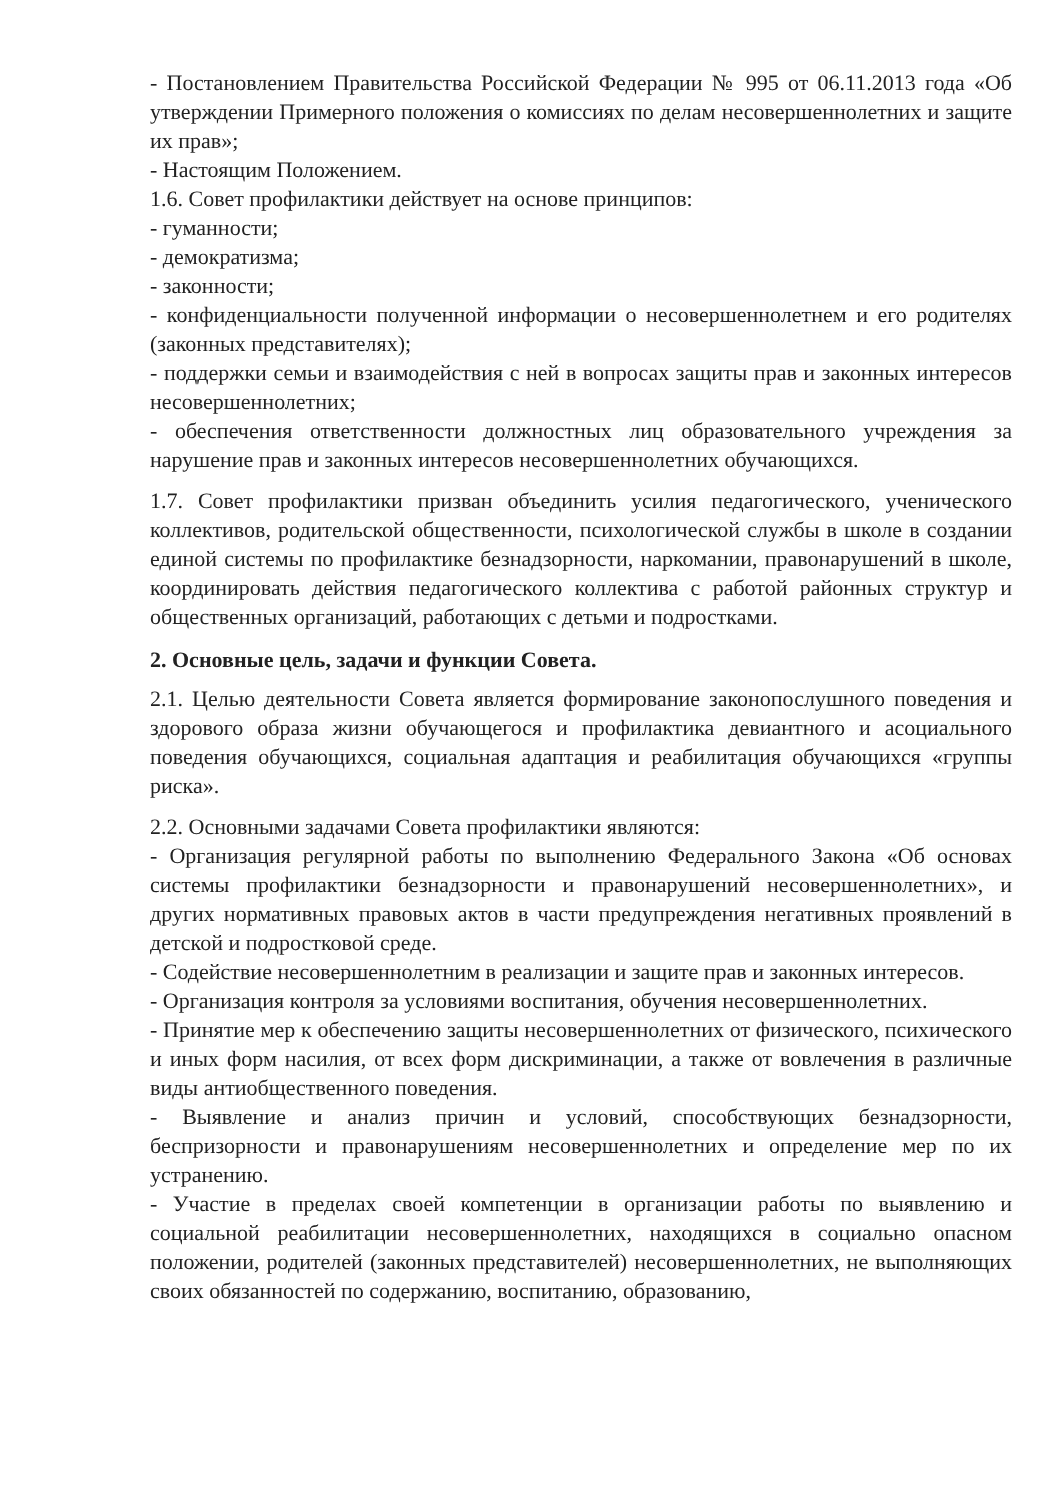- Постановлением Правительства Российской Федерации № 995 от 06.11.2013 года «Об утверждении Примерного положения о комиссиях по делам несовершеннолетних и защите их прав»;
- Настоящим Положением.
1.6. Совет профилактики действует на основе принципов:
- гуманности;
- демократизма;
- законности;
- конфиденциальности полученной информации о несовершеннолетнем и его родителях (законных представителях);
- поддержки семьи и взаимодействия с ней в вопросах защиты прав и законных интересов несовершеннолетних;
- обеспечения ответственности должностных лиц образовательного учреждения за нарушение прав и законных интересов несовершеннолетних обучающихся.
1.7. Совет профилактики призван объединить усилия педагогического, ученического коллективов, родительской общественности, психологической службы в школе в создании единой системы по профилактике безнадзорности, наркомании, правонарушений в школе, координировать действия педагогического коллектива с работой районных структур и общественных организаций, работающих с детьми и подростками.
2. Основные цель, задачи и функции Совета.
2.1. Целью деятельности Совета является формирование законопослушного поведения и здорового образа жизни обучающегося и профилактика девиантного и асоциального поведения обучающихся, социальная адаптация и реабилитация обучающихся «группы риска».
2.2. Основными задачами Совета профилактики являются:
- Организация регулярной работы по выполнению Федерального Закона «Об основах системы профилактики безнадзорности и правонарушений несовершеннолетних», и других нормативных правовых актов в части предупреждения негативных проявлений в детской и подростковой среде.
- Содействие несовершеннолетним в реализации и защите прав и законных интересов.
- Организация контроля за условиями воспитания, обучения несовершеннолетних.
- Принятие мер к обеспечению защиты несовершеннолетних от физического, психического и иных форм насилия, от всех форм дискриминации, а также от вовлечения в различные виды антиобщественного поведения.
- Выявление и анализ причин и условий, способствующих безнадзорности, беспризорности и правонарушениям несовершеннолетних и определение мер по их устранению.
- Участие в пределах своей компетенции в организации работы по выявлению и социальной реабилитации несовершеннолетних, находящихся в социально опасном положении, родителей (законных представителей) несовершеннолетних, не выполняющих своих обязанностей по содержанию, воспитанию, образованию,